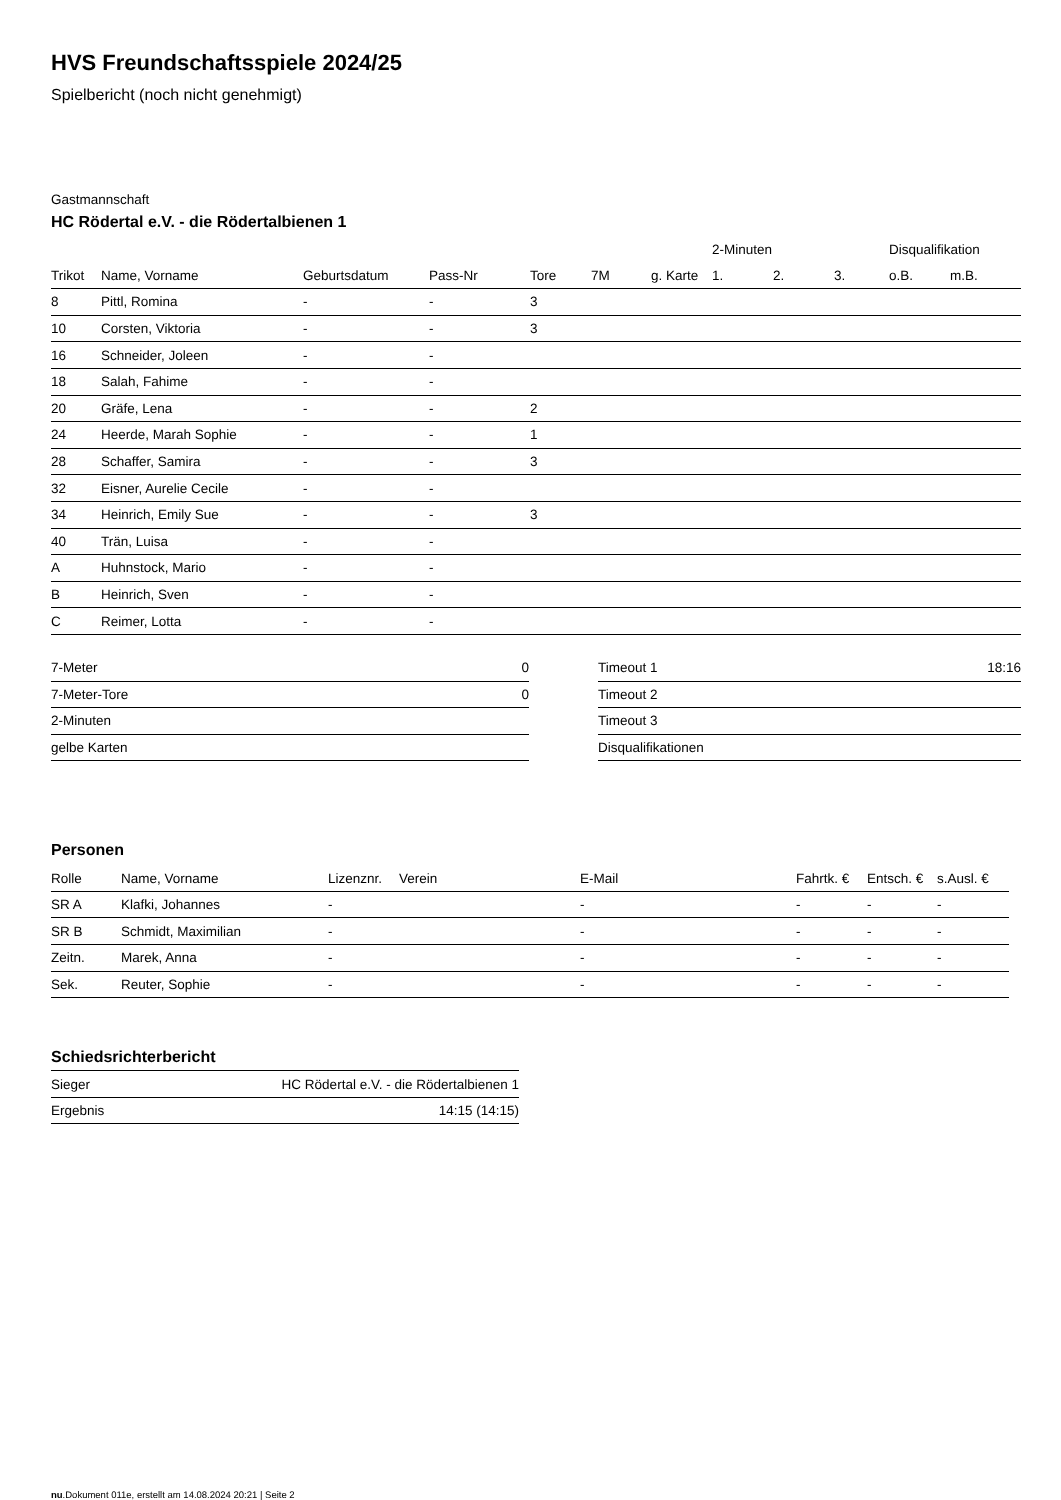HVS Freundschaftsspiele 2024/25
Spielbericht (noch nicht genehmigt)
Gastmannschaft
HC Rödertal e.V. - die Rödertalbienen 1
| | | | | | | | 2-Minuten | | | Disqualifikation | |
| --- | --- | --- | --- | --- | --- | --- | --- | --- | --- | --- | --- |
| Trikot | Name, Vorname | Geburtsdatum | Pass-Nr | Tore | 7M | g. Karte | 1. | 2. | 3. | o.B. | m.B. |
| 8 | Pittl, Romina | - | - | 3 | | | | | | | |
| 10 | Corsten, Viktoria | - | - | 3 | | | | | | | |
| 16 | Schneider, Joleen | - | - | | | | | | | | |
| 18 | Salah, Fahime | - | - | | | | | | | | |
| 20 | Gräfe, Lena | - | - | 2 | | | | | | | |
| 24 | Heerde, Marah Sophie | - | - | 1 | | | | | | | |
| 28 | Schaffer, Samira | - | - | 3 | | | | | | | |
| 32 | Eisner, Aurelie Cecile | - | - | | | | | | | | |
| 34 | Heinrich, Emily Sue | - | - | 3 | | | | | | | |
| 40 | Trän, Luisa | - | - | | | | | | | | |
| A | Huhnstock, Mario | - | - | | | | | | | | |
| B | Heinrich, Sven | - | - | | | | | | | | |
| C | Reimer, Lotta | - | - | | | | | | | | |
| 7-Meter | 0 |
| 7-Meter-Tore | 0 |
| 2-Minuten | |
| gelbe Karten | |
| Timeout 1 | 18:16 |
| Timeout 2 | |
| Timeout 3 | |
| Disqualifikationen | |
Personen
| Rolle | Name, Vorname | Lizenznr. | Verein | E-Mail | Fahrtk. € | Entsch. € | s.Ausl. € |
| --- | --- | --- | --- | --- | --- | --- | --- |
| SR A | Klafki, Johannes | - | | - | - | - | - |
| SR B | Schmidt, Maximilian | - | | - | - | - | - |
| Zeitn. | Marek, Anna | - | | - | - | - | - |
| Sek. | Reuter, Sophie | - | | - | - | - | - |
Schiedsrichterbericht
| Sieger | HC Rödertal e.V. - die Rödertalbienen 1 |
| Ergebnis | 14:15 (14:15) |
nu.Dokument 011e, erstellt am 14.08.2024 20:21 | Seite 2